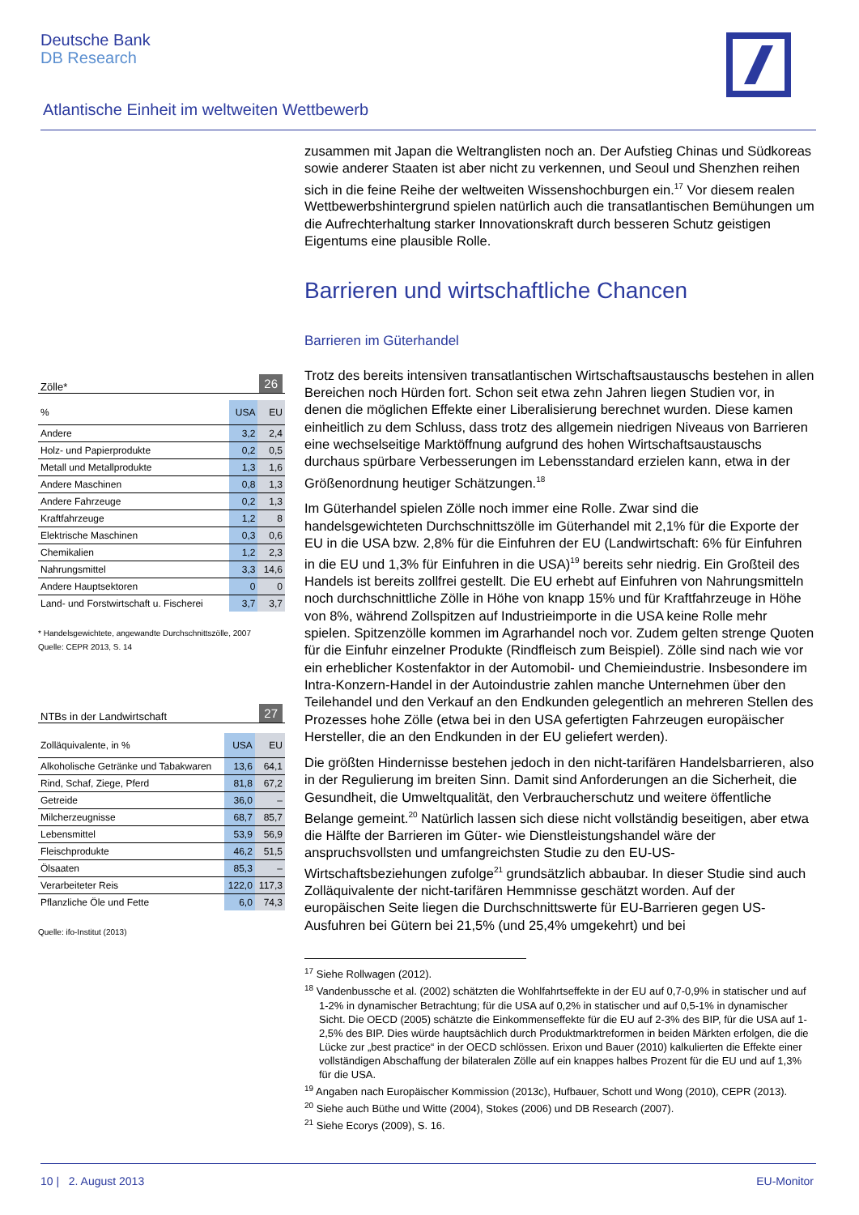Deutsche Bank
DB Research
Atlantische Einheit im weltweiten Wettbewerb
zusammen mit Japan die Weltranglisten noch an. Der Aufstieg Chinas und Südkoreas sowie anderer Staaten ist aber nicht zu verkennen, und Seoul und Shenzhen reihen sich in die feine Reihe der weltweiten Wissenshochburgen ein.<sup>17</sup> Vor diesem realen Wettbewerbshintergrund spielen natürlich auch die transatlantischen Bemühungen um die Aufrechterhaltung starker Innovationskraft durch besseren Schutz geistigen Eigentums eine plausible Rolle.
Barrieren und wirtschaftliche Chancen
Barrieren im Güterhandel
Trotz des bereits intensiven transatlantischen Wirtschaftsaustauschs bestehen in allen Bereichen noch Hürden fort. Schon seit etwa zehn Jahren liegen Studien vor, in denen die möglichen Effekte einer Liberalisierung berechnet wurden. Diese kamen einheitlich zu dem Schluss, dass trotz des allgemein niedrigen Niveaus von Barrieren eine wechselseitige Marktöffnung aufgrund des hohen Wirtschaftsaustauschs durchaus spürbare Verbesserungen im Lebensstandard erzielen kann, etwa in der Größenordnung heutiger Schätzungen.<sup>18</sup>
Im Güterhandel spielen Zölle noch immer eine Rolle. Zwar sind die handelsgewichteten Durchschnittszölle im Güterhandel mit 2,1% für die Exporte der EU in die USA bzw. 2,8% für die Einfuhren der EU (Landwirtschaft: 6% für Einfuhren in die EU und 1,3% für Einfuhren in die USA)<sup>19</sup> bereits sehr niedrig. Ein Großteil des Handels ist bereits zollfrei gestellt. Die EU erhebt auf Einfuhren von Nahrungsmitteln noch durchschnittliche Zölle in Höhe von knapp 15% und für Kraftfahrzeuge in Höhe von 8%, während Zollspitzen auf Industrieimporte in die USA keine Rolle mehr spielen. Spitzenzölle kommen im Agrarhandel noch vor. Zudem gelten strenge Quoten für die Einfuhr einzelner Produkte (Rindfleisch zum Beispiel). Zölle sind nach wie vor ein erheblicher Kostenfaktor in der Automobil- und Chemieindustrie. Insbesondere im Intra-Konzern-Handel in der Autoindustrie zahlen manche Unternehmen über den Teilehandel und den Verkauf an den Endkunden gelegentlich an mehreren Stellen des Prozesses hohe Zölle (etwa bei in den USA gefertigten Fahrzeugen europäischer Hersteller, die an den Endkunden in der EU geliefert werden).
Die größten Hindernisse bestehen jedoch in den nicht-tarifären Handelsbarrieren, also in der Regulierung im breiten Sinn. Damit sind Anforderungen an die Sicherheit, die Gesundheit, die Umweltqualität, den Verbraucherschutz und weitere öffentliche Belange gemeint.<sup>20</sup> Natürlich lassen sich diese nicht vollständig beseitigen, aber etwa die Hälfte der Barrieren im Güter- wie Dienstleistungshandel wäre der anspruchsvollsten und umfangreichsten Studie zu den EU-US-Wirtschaftsbeziehungen zufolge<sup>21</sup> grundsätzlich abbaubar. In dieser Studie sind auch Zolläquivalente der nicht-tarifären Hemmnisse geschätzt worden. Auf der europäischen Seite liegen die Durchschnittswerte für EU-Barrieren gegen US-Ausfuhren bei Gütern bei 21,5% (und 25,4% umgekehrt) und bei
<sup>17</sup> Siehe Rollwagen (2012).
<sup>18</sup> Vandenbussche et al. (2002) schätzten die Wohlfahrtseffekte in der EU auf 0,7-0,9% in statischer und auf 1-2% in dynamischer Betrachtung; für die USA auf 0,2% in statischer und auf 0,5-1% in dynamischer Sicht. Die OECD (2005) schätzte die Einkommenseffekte für die EU auf 2-3% des BIP, für die USA auf 1-2,5% des BIP. Dies würde hauptsächlich durch Produktmarktreformen in beiden Märkten erfolgen, die die Lücke zur „best practice“ in der OECD schlössen. Erixon und Bauer (2010) kalkulierten die Effekte einer vollständigen Abschaffung der bilateralen Zölle auf ein knappes halbes Prozent für die EU und auf 1,3% für die USA.
<sup>19</sup> Angaben nach Europäischer Kommission (2013c), Hufbauer, Schott und Wong (2010), CEPR (2013).
<sup>20</sup> Siehe auch Büthe und Witte (2004), Stokes (2006) und DB Research (2007).
<sup>21</sup> Siehe Ecorys (2009), S. 16.
Zölle* 26
| % | USA | EU |
| --- | --- | --- |
| Andere | 3,2 | 2,4 |
| Holz- und Papierprodukte | 0,2 | 0,5 |
| Metall und Metallprodukte | 1,3 | 1,6 |
| Andere Maschinen | 0,8 | 1,3 |
| Andere Fahrzeuge | 0,2 | 1,3 |
| Kraftfahrzeuge | 1,2 | 8 |
| Elektrische Maschinen | 0,3 | 0,6 |
| Chemikalien | 1,2 | 2,3 |
| Nahrungsmittel | 3,3 | 14,6 |
| Andere Hauptsektoren | 0 | 0 |
| Land- und Forstwirtschaft u. Fischerei | 3,7 | 3,7 |
* Handelsgewichtete, angewandte Durchschnittszölle, 2007
Quelle: CEPR 2013, S. 14
NTBs in der Landwirtschaft 27
| Zolläquivalente, in % | USA | EU |
| --- | --- | --- |
| Alkoholische Getränke und Tabakwaren | 13,6 | 64,1 |
| Rind, Schaf, Ziege, Pferd | 81,8 | 67,2 |
| Getreide | 36,0 | – |
| Milcherzeugnisse | 68,7 | 85,7 |
| Lebensmittel | 53,9 | 56,9 |
| Fleischprodukte | 46,2 | 51,5 |
| Ölsaaten | 85,3 | – |
| Verarbeiteter Reis | 122,0 | 117,3 |
| Pflanzliche Öle und Fette | 6,0 | 74,3 |
Quelle: ifo-Institut (2013)
10 | 2. August 2013 EU-Monitor